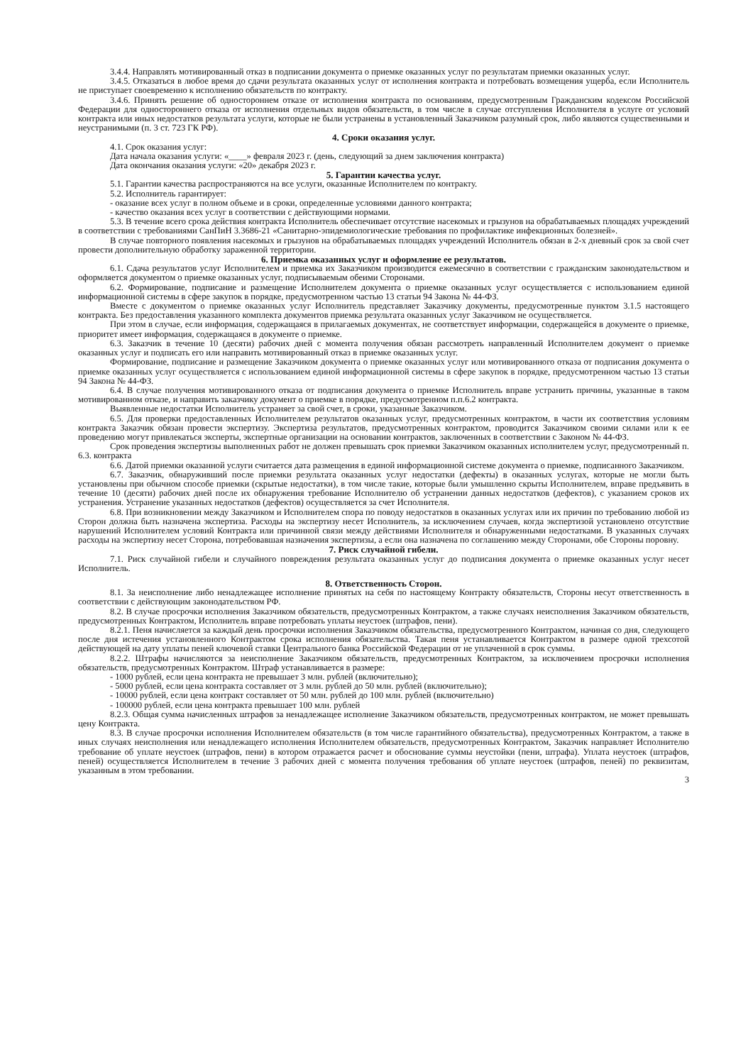3.4.4. Направлять мотивированный отказ в подписании документа о приемке оказанных услуг по результатам приемки оказанных услуг.
3.4.5. Отказаться в любое время до сдачи результата оказанных услуг от исполнения контракта и потребовать возмещения ущерба, если Исполнитель не приступает своевременно к исполнению обязательств по контракту.
3.4.6. Принять решение об одностороннем отказе от исполнения контракта по основаниям, предусмотренным Гражданским кодексом Российской Федерации для одностороннего отказа от исполнения отдельных видов обязательств, в том числе в случае отступления Исполнителя в услуге от условий контракта или иных недостатков результата услуги, которые не были устранены в установленный Заказчиком разумный срок, либо являются существенными и неустранимыми (п. 3 ст. 723 ГК РФ).
4. Сроки оказания услуг.
4.1. Срок оказания услуг:
Дата начала оказания услуги: «____» февраля 2023 г. (день, следующий за днем заключения контракта)
Дата окончания оказания услуги: «20» декабря 2023 г.
5. Гарантии качества услуг.
5.1. Гарантии качества распространяются на все услуги, оказанные Исполнителем по контракту.
5.2. Исполнитель гарантирует:
- оказание всех услуг в полном объеме и в сроки, определенные условиями данного контракта;
- качество оказания всех услуг в соответствии с действующими нормами.
5.3. В течение всего срока действия контракта Исполнитель обеспечивает отсутствие насекомых и грызунов на обрабатываемых площадях учреждений в соответствии с требованиями СанПиН 3.3686-21 «Санитарно-эпидемиологические требования по профилактике инфекционных болезней».
В случае повторного появления насекомых и грызунов на обрабатываемых площадях учреждений Исполнитель обязан в 2-х дневный срок за свой счет провести дополнительную обработку зараженной территории.
6. Приемка оказанных услуг и оформление ее результатов.
6.1. Сдача результатов услуг Исполнителем и приемка их Заказчиком производится ежемесячно в соответствии с гражданским законодательством и оформляется документом о приемке оказанных услуг, подписываемым обеими Сторонами.
6.2. Формирование, подписание и размещение Исполнителем документа о приемке оказанных услуг осуществляется с использованием единой информационной системы в сфере закупок в порядке, предусмотренном частью 13 статьи 94 Закона № 44-ФЗ.
Вместе с документом о приемке оказанных услуг Исполнитель представляет Заказчику документы, предусмотренные пунктом 3.1.5 настоящего контракта. Без предоставления указанного комплекта документов приемка результата оказанных услуг Заказчиком не осуществляется.
При этом в случае, если информация, содержащаяся в прилагаемых документах, не соответствует информации, содержащейся в документе о приемке, приоритет имеет информация, содержащаяся в документе о приемке.
6.3. Заказчик в течение 10 (десяти) рабочих дней с момента получения обязан рассмотреть направленный Исполнителем документ о приемке оказанных услуг и подписать его или направить мотивированный отказ в приемке оказанных услуг.
Формирование, подписание и размещение Заказчиком документа о приемке оказанных услуг или мотивированного отказа от подписания документа о приемке оказанных услуг осуществляется с использованием единой информационной системы в сфере закупок в порядке, предусмотренном частью 13 статьи 94 Закона № 44-ФЗ.
6.4. В случае получения мотивированного отказа от подписания документа о приемке Исполнитель вправе устранить причины, указанные в таком мотивированном отказе, и направить заказчику документ о приемке в порядке, предусмотренном п.п.6.2 контракта.
Выявленные недостатки Исполнитель устраняет за свой счет, в сроки, указанные Заказчиком.
6.5. Для проверки предоставленных Исполнителем результатов оказанных услуг, предусмотренных контрактом, в части их соответствия условиям контракта Заказчик обязан провести экспертизу. Экспертиза результатов, предусмотренных контрактом, проводится Заказчиком своими силами или к ее проведению могут привлекаться эксперты, экспертные организации на основании контрактов, заключенных в соответствии с Законом № 44-ФЗ.
Срок проведения экспертизы выполненных работ не должен превышать срок приемки Заказчиком оказанных исполнителем услуг, предусмотренный п. 6.3. контракта
6.6. Датой приемки оказанной услуги считается дата размещения в единой информационной системе документа о приемке, подписанного Заказчиком.
6.7. Заказчик, обнаруживший после приемки результата оказанных услуг недостатки (дефекты) в оказанных услугах, которые не могли быть установлены при обычном способе приемки (скрытые недостатки), в том числе такие, которые были умышленно скрыты Исполнителем, вправе предъявить в течение 10 (десяти) рабочих дней после их обнаружения требование Исполнителю об устранении данных недостатков (дефектов), с указанием сроков их устранения. Устранение указанных недостатков (дефектов) осуществляется за счет Исполнителя.
6.8. При возникновении между Заказчиком и Исполнителем спора по поводу недостатков в оказанных услугах или их причин по требованию любой из Сторон должна быть назначена экспертиза. Расходы на экспертизу несет Исполнитель, за исключением случаев, когда экспертизой установлено отсутствие нарушений Исполнителем условий Контракта или причинной связи между действиями Исполнителя и обнаруженными недостатками. В указанных случаях расходы на экспертизу несет Сторона, потребовавшая назначения экспертизы, а если она назначена по соглашению между Сторонами, обе Стороны поровну.
7. Риск случайной гибели.
7.1. Риск случайной гибели и случайного повреждения результата оказанных услуг до подписания документа о приемке оказанных услуг несет Исполнитель.
8. Ответственность Сторон.
8.1. За неисполнение либо ненадлежащее исполнение принятых на себя по настоящему Контракту обязательств, Стороны несут ответственность в соответствии с действующим законодательством РФ.
8.2. В случае просрочки исполнения Заказчиком обязательств, предусмотренных Контрактом, а также случаях неисполнения Заказчиком обязательств, предусмотренных Контрактом, Исполнитель вправе потребовать уплаты неустоек (штрафов, пени).
8.2.1. Пеня начисляется за каждый день просрочки исполнения Заказчиком обязательства, предусмотренного Контрактом, начиная со дня, следующего после дня истечения установленного Контрактом срока исполнения обязательства. Такая пеня устанавливается Контрактом в размере одной трехсотой действующей на дату уплаты пеней ключевой ставки Центрального банка Российской Федерации от не уплаченной в срок суммы.
8.2.2. Штрафы начисляются за неисполнение Заказчиком обязательств, предусмотренных Контрактом, за исключением просрочки исполнения обязательств, предусмотренных Контрактом. Штраф устанавливается в размере:
- 1000 рублей, если цена контракта не превышает 3 млн. рублей (включительно);
- 5000 рублей, если цена контракта составляет от 3 млн. рублей до 50 млн. рублей (включительно);
- 10000 рублей, если цена контракт составляет от 50 млн. рублей до 100 млн. рублей (включительно)
- 100000 рублей, если цена контракта превышает 100 млн. рублей
8.2.3. Общая сумма начисленных штрафов за ненадлежащее исполнение Заказчиком обязательств, предусмотренных контрактом, не может превышать цену Контракта.
8.3. В случае просрочки исполнения Исполнителем обязательств (в том числе гарантийного обязательства), предусмотренных Контрактом, а также в иных случаях неисполнения или ненадлежащего исполнения Исполнителем обязательств, предусмотренных Контрактом, Заказчик направляет Исполнителю требование об уплате неустоек (штрафов, пени) в котором отражается расчет и обоснование суммы неустойки (пени, штрафа). Уплата неустоек (штрафов, пеней) осуществляется Исполнителем в течение 3 рабочих дней с момента получения требования об уплате неустоек (штрафов, пеней) по реквизитам, указанным в этом требовании.
3